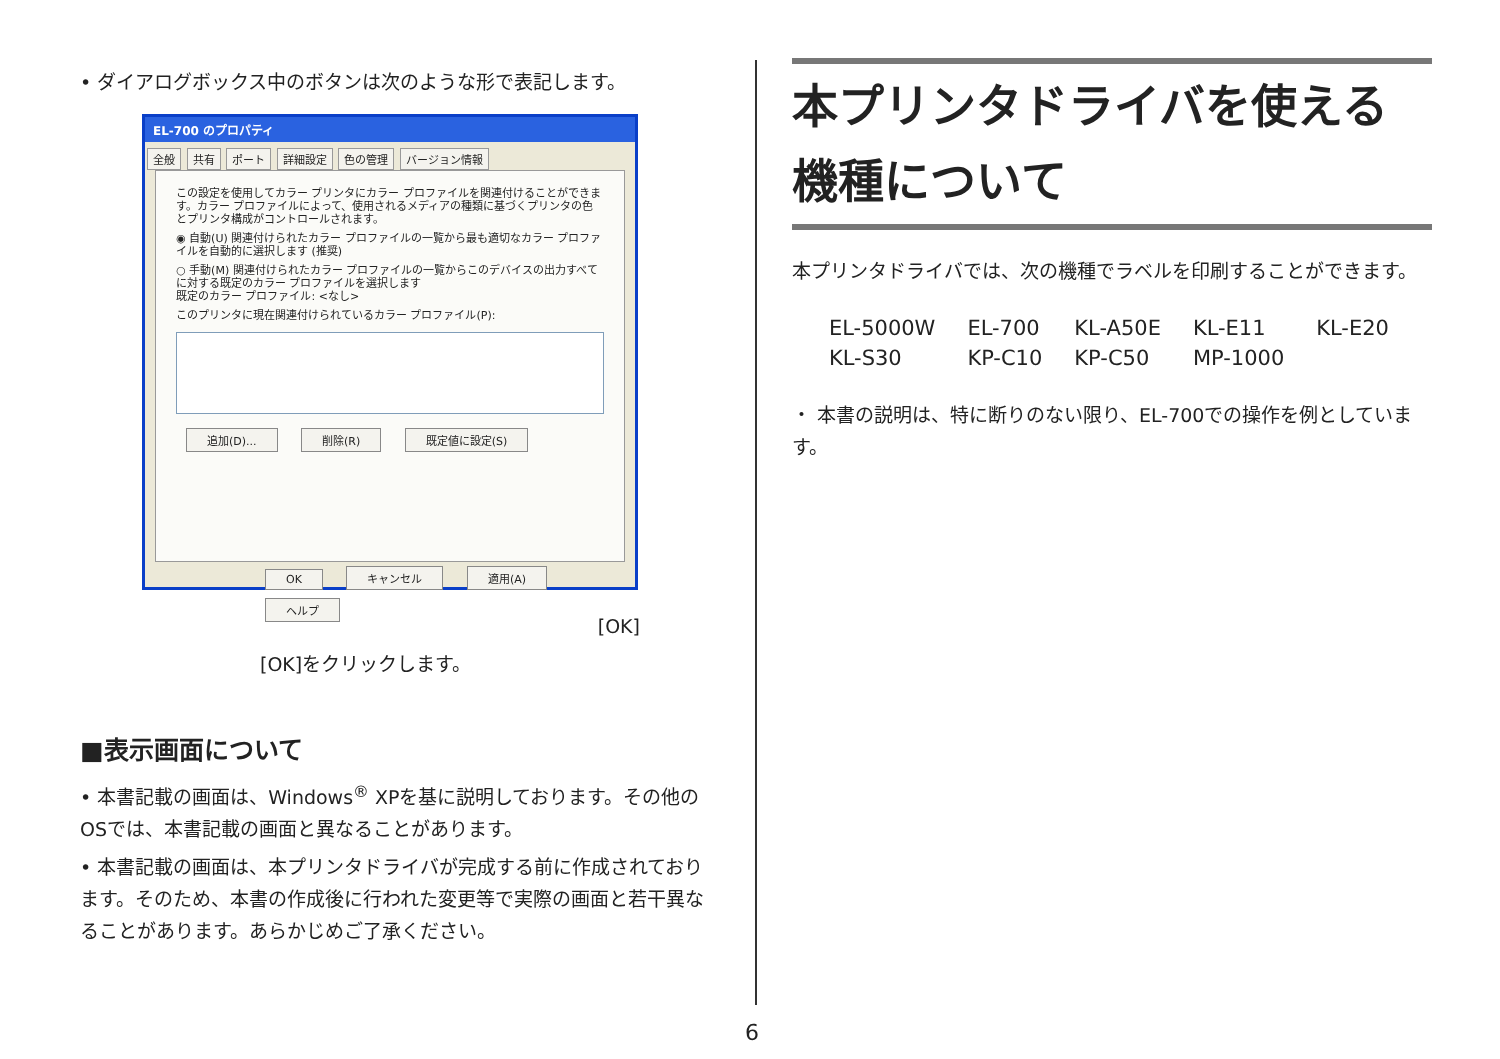• ダイアログボックス中のボタンは次のような形で表記します。
EL-700 のプロパティ
全般 共有 ポート 詳細設定 色の管理 バージョン情報
この設定を使用してカラー プリンタにカラー プロファイルを関連付けることができます。カラー プロファイルによって、使用されるメディアの種類に基づくプリンタの色とプリンタ構成がコントロールされます。
◉ 自動(U) 関連付けられたカラー プロファイルの一覧から最も適切なカラー プロファイルを自動的に選択します (推奨)
○ 手動(M) 関連付けられたカラー プロファイルの一覧からこのデバイスの出力すべてに対する既定のカラー プロファイルを選択します
既定のカラー プロファイル: <なし>
このプリンタに現在関連付けられているカラー プロファイル(P):
追加(D)... 削除(R) 既定値に設定(S)
OK キャンセル 適用(A) ヘルプ
[OK]
[OK]をクリックします。
■表示画面について
• 本書記載の画面は、Windows<sup>®</sup> XPを基に説明しております。その他のOSでは、本書記載の画面と異なることがあります。
• 本書記載の画面は、本プリンタドライバが完成する前に作成されております。そのため、本書の作成後に行われた変更等で実際の画面と若干異なることがあります。あらかじめご了承ください。
本プリンタドライバを使える機種について
本プリンタドライバでは、次の機種でラベルを印刷することができます。
| EL-5000W | EL-700 | KL-A50E | KL-E11 | KL-E20 |
| KL-S30 | KP-C10 | KP-C50 | MP-1000 | |
・ 本書の説明は、特に断りのない限り、EL-700での操作を例としています。
6